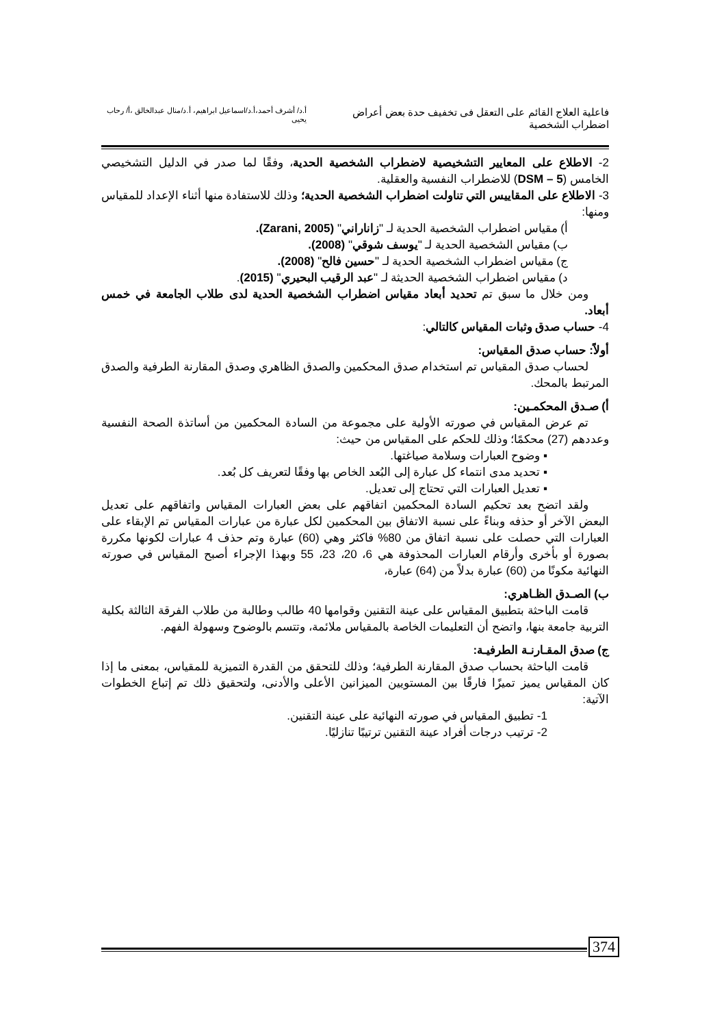فاعلية العلاج القائم على التعقل فى تخفيف حدة بعض أعراض اضطراب الشخصية
أ.د/ أشرف أحمد،أ.د/اسماعيل ابراهيم، أ.د/منال عبدالخالق ،أ/ رحاب يحيى
2- الاطلاع على المعايير التشخيصية لاضطراب الشخصية الحدية، وفقًا لما صدر في الدليل التشخيصي الخامس (DSM – 5) للاضطراب النفسية والعقلية.
3- الاطلاع على المقاييس التي تناولت اضطراب الشخصية الحدية؛ وذلك للاستفادة منها أثناء الإعداد للمقياس ومنها:
أ) مقياس اضطراب الشخصية الحدية لـ "زاناراني" (Zarani, 2005).
ب) مقياس الشخصية الحدية لـ "يوسف شوقي" (2008).
ج) مقياس اضطراب الشخصية الحدية لـ "حسين فالح" (2008).
د) مقياس اضطراب الشخصية الحديثة لـ "عبد الرقيب البحيري" (2015).
ومن خلال ما سبق تم تحديد أبعاد مقياس اضطراب الشخصية الحدية لدى طلاب الجامعة في خمس أبعاد.
4- حساب صدق وثبات المقياس كالتالي:
أولاً: حساب صدق المقياس:
لحساب صدق المقياس تم استخدام صدق المحكمين والصدق الظاهري وصدق المقارنة الطرفية والصدق المرتبط بالمحك.
أ) صـدق المحكمـين:
تم عرض المقياس في صورته الأولية على مجموعة من السادة المحكمين من أساتذة الصحة النفسية وعددهم (27) محكمًا؛ وذلك للحكم على المقياس من حيث:
▪ وضوح العبارات وسلامة صياغتها.
▪ تحديد مدى انتماء كل عبارة إلى البُعد الخاص بها وفقًا لتعريف كل بُعد.
▪ تعديل العبارات التي تحتاج إلى تعديل.
ولقد اتضح بعد تحكيم السادة المحكمين اتفاقهم على بعض العبارات المقياس واتفاقهم على تعديل البعض الآخر أو حذفه وبناءً على نسبة الاتفاق بين المحكمين لكل عبارة من عبارات المقياس تم الإبقاء على العبارات التي حصلت على نسبة اتفاق من 80% فاكثر وهي (60) عبارة وتم حذف 4 عبارات لكونها مكررة بصورة أو بأخرى وأرقام العبارات المحذوفة هي 6، 20، 23، 55 وبهذا الإجراء أصبح المقياس في صورته النهائية مكونًا من (60) عبارة بدلاً من (64) عبارة،
ب) الصـدق الظـاهري:
قامت الباحثة بتطبيق المقياس على عينة التقنين وقوامها 40 طالب وطالبة من طلاب الفرقة الثالثة بكلية التربية جامعة بنها، واتضح أن التعليمات الخاصة بالمقياس ملائمة، وتتسم بالوضوح وسهولة الفهم.
ج) صدق المقـارنـة الطرفيـة:
قامت الباحثة بحساب صدق المقارنة الطرفية؛ وذلك للتحقق من القدرة التميزية للمقياس، بمعنى ما إذا كان المقياس يميز تميزًا فارقًا بين المستويين الميزانين الأعلى والأدنى، ولتحقيق ذلك تم إتباع الخطوات الآتية:
1- تطبيق المقياس في صورته النهائية على عينة التقنين.
2- ترتيب درجات أفراد عينة التقنين ترتيبًا تنازليًا.
374